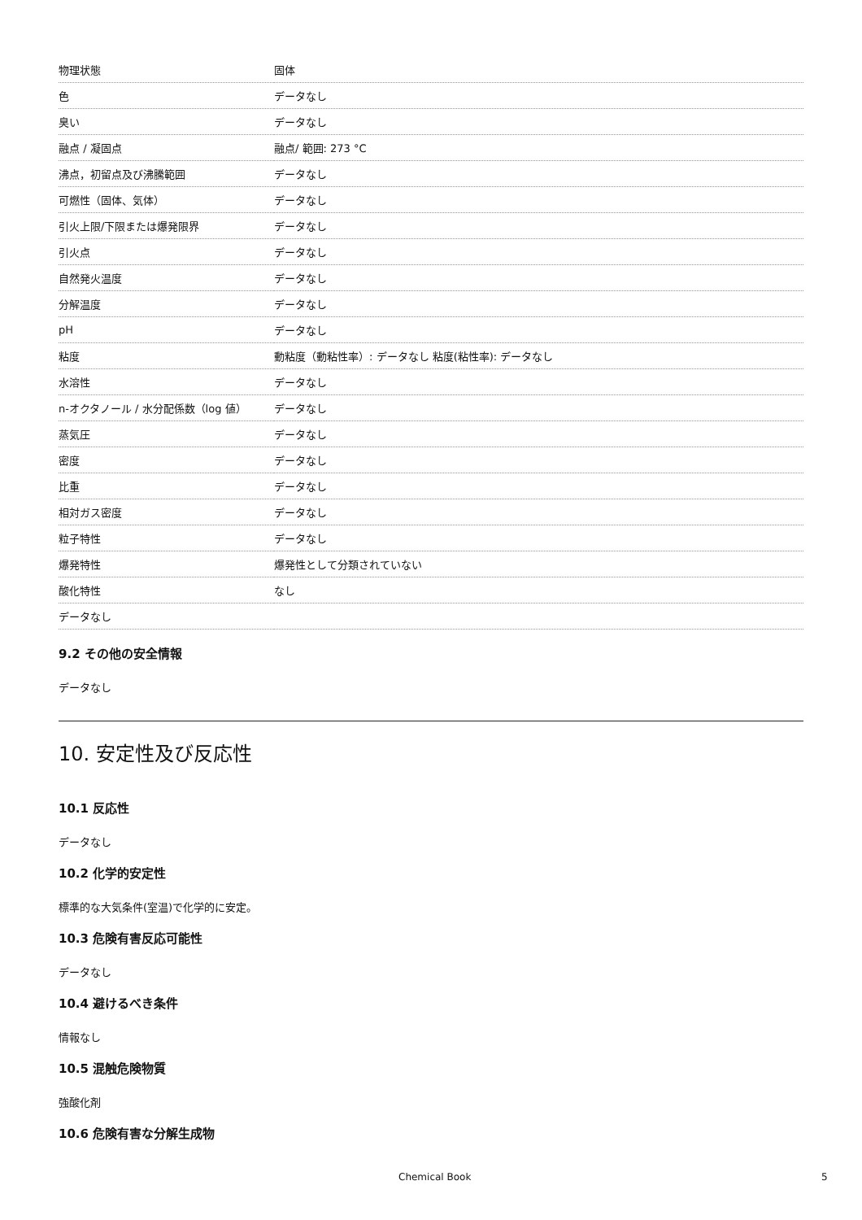| 物理状態 | 固体 |
| 色 | データなし |
| 臭い | データなし |
| 融点 / 凝固点 | 融点/ 範囲: 273 °C |
| 沸点，初留点及び沸騰範囲 | データなし |
| 可燃性（固体、気体） | データなし |
| 引火上限/下限または爆発限界 | データなし |
| 引火点 | データなし |
| 自然発火温度 | データなし |
| 分解温度 | データなし |
| pH | データなし |
| 粘度 | 動粘度（動粘性率）: データなし 粘度(粘性率): データなし |
| 水溶性 | データなし |
| n-オクタノール / 水分配係数（log 値） | データなし |
| 蒸気圧 | データなし |
| 密度 | データなし |
| 比重 | データなし |
| 相対ガス密度 | データなし |
| 粒子特性 | データなし |
| 爆発特性 | 爆発性として分類されていない |
| 酸化特性 | なし |
| データなし | |
9.2 その他の安全情報
データなし
10. 安定性及び反応性
10.1 反応性
データなし
10.2 化学的安定性
標準的な大気条件(室温)で化学的に安定。
10.3 危険有害反応可能性
データなし
10.4 避けるべき条件
情報なし
10.5 混触危険物質
強酸化剤
10.6 危険有害な分解生成物
Chemical Book 5